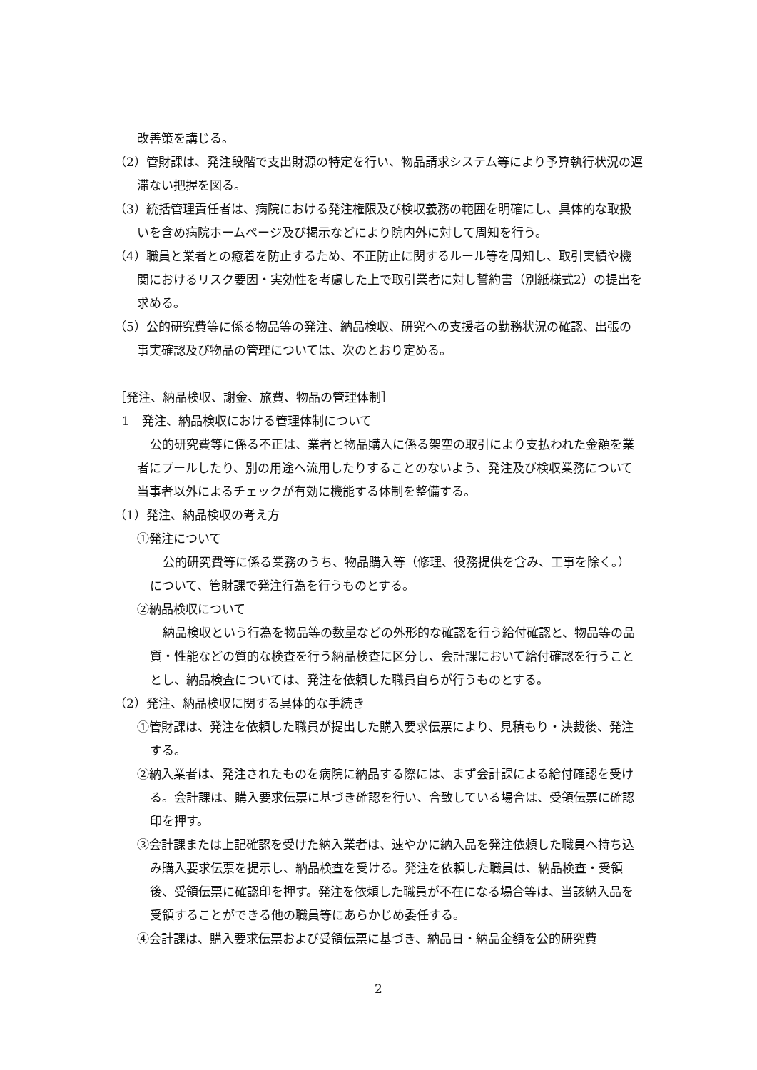改善策を講じる。
（2）管財課は、発注段階で支出財源の特定を行い、物品請求システム等により予算執行状況の遅滞ない把握を図る。
（3）統括管理責任者は、病院における発注権限及び検収義務の範囲を明確にし、具体的な取扱いを含め病院ホームページ及び掲示などにより院内外に対して周知を行う。
（4）職員と業者との癒着を防止するため、不正防止に関するルール等を周知し、取引実績や機関におけるリスク要因・実効性を考慮した上で取引業者に対し誓約書（別紙様式2）の提出を求める。
（5）公的研究費等に係る物品等の発注、納品検収、研究への支援者の勤務状況の確認、出張の事実確認及び物品の管理については、次のとおり定める。
［発注、納品検収、謝金、旅費、物品の管理体制］
1　発注、納品検収における管理体制について
公的研究費等に係る不正は、業者と物品購入に係る架空の取引により支払われた金額を業者にプールしたり、別の用途へ流用したりすることのないよう、発注及び検収業務について当事者以外によるチェックが有効に機能する体制を整備する。
（1）発注、納品検収の考え方
①発注について
公的研究費等に係る業務のうち、物品購入等（修理、役務提供を含み、工事を除く。） について、管財課で発注行為を行うものとする。
②納品検収について
納品検収という行為を物品等の数量などの外形的な確認を行う給付確認と、物品等の品質・性能などの質的な検査を行う納品検査に区分し、会計課において給付確認を行うこととし、納品検査については、発注を依頼した職員自らが行うものとする。
（2）発注、納品検収に関する具体的な手続き
①管財課は、発注を依頼した職員が提出した購入要求伝票により、見積もり・決裁後、発注する。
②納入業者は、発注されたものを病院に納品する際には、まず会計課による給付確認を受ける。会計課は、購入要求伝票に基づき確認を行い、合致している場合は、受領伝票に確認印を押す。
③会計課または上記確認を受けた納入業者は、速やかに納入品を発注依頼した職員へ持ち込み購入要求伝票を提示し、納品検査を受ける。発注を依頼した職員は、納品検査・受領後、受領伝票に確認印を押す。発注を依頼した職員が不在になる場合等は、当該納入品を受領することができる他の職員等にあらかじめ委任する。
④会計課は、購入要求伝票および受領伝票に基づき、納品日・納品金額を公的研究費
2